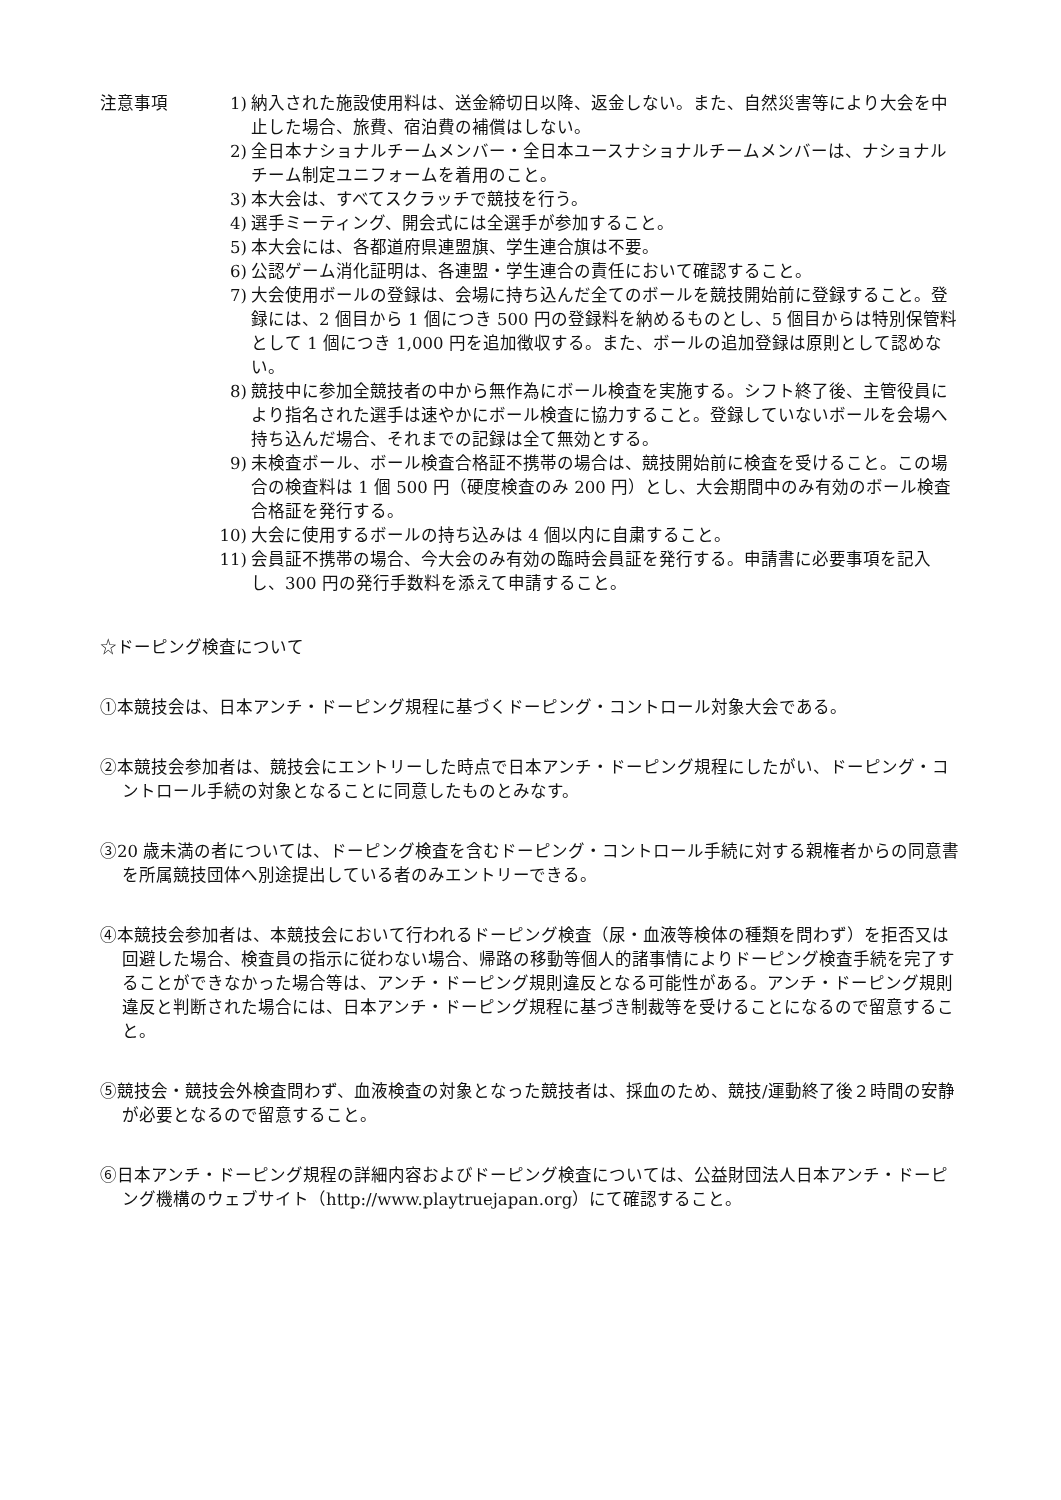注意事項 1) 納入された施設使用料は、送金締切日以降、返金しない。また、自然災害等により大会を中止した場合、旅費、宿泊費の補償はしない。
2) 全日本ナショナルチームメンバー・全日本ユースナショナルチームメンバーは、ナショナルチーム制定ユニフォームを着用のこと。
3) 本大会は、すべてスクラッチで競技を行う。
4) 選手ミーティング、開会式には全選手が参加すること。
5) 本大会には、各都道府県連盟旗、学生連合旗は不要。
6) 公認ゲーム消化証明は、各連盟・学生連合の責任において確認すること。
7) 大会使用ボールの登録は、会場に持ち込んだ全てのボールを競技開始前に登録すること。登録には、2 個目から 1 個につき 500 円の登録料を納めるものとし、5 個目からは特別保管料として 1 個につき 1,000 円を追加徴収する。また、ボールの追加登録は原則として認めない。
8) 競技中に参加全競技者の中から無作為にボール検査を実施する。シフト終了後、主管役員により指名された選手は速やかにボール検査に協力すること。登録していないボールを会場へ持ち込んだ場合、それまでの記録は全て無効とする。
9) 未検査ボール、ボール検査合格証不携帯の場合は、競技開始前に検査を受けること。この場合の検査料は 1 個 500 円（硬度検査のみ 200 円）とし、大会期間中のみ有効のボール検査合格証を発行する。
10) 大会に使用するボールの持ち込みは 4 個以内に自粛すること。
11) 会員証不携帯の場合、今大会のみ有効の臨時会員証を発行する。申請書に必要事項を記入し、300 円の発行手数料を添えて申請すること。
☆ドーピング検査について
①本競技会は、日本アンチ・ドーピング規程に基づくドーピング・コントロール対象大会である。
②本競技会参加者は、競技会にエントリーした時点で日本アンチ・ドーピング規程にしたがい、ドーピング・コントロール手続の対象となることに同意したものとみなす。
③20 歳未満の者については、ドーピング検査を含むドーピング・コントロール手続に対する親権者からの同意書を所属競技団体へ別途提出している者のみエントリーできる。
④本競技会参加者は、本競技会において行われるドーピング検査（尿・血液等検体の種類を問わず）を拒否又は回避した場合、検査員の指示に従わない場合、帰路の移動等個人的諸事情によりドーピング検査手続を完了することができなかった場合等は、アンチ・ドーピング規則違反となる可能性がある。アンチ・ドーピング規則違反と判断された場合には、日本アンチ・ドーピング規程に基づき制裁等を受けることになるので留意すること。
⑤競技会・競技会外検査問わず、血液検査の対象となった競技者は、採血のため、競技/運動終了後２時間の安静が必要となるので留意すること。
⑥日本アンチ・ドーピング規程の詳細内容およびドーピング検査については、公益財団法人日本アンチ・ドーピング機構のウェブサイト（http://www.playtruejapan.org）にて確認すること。